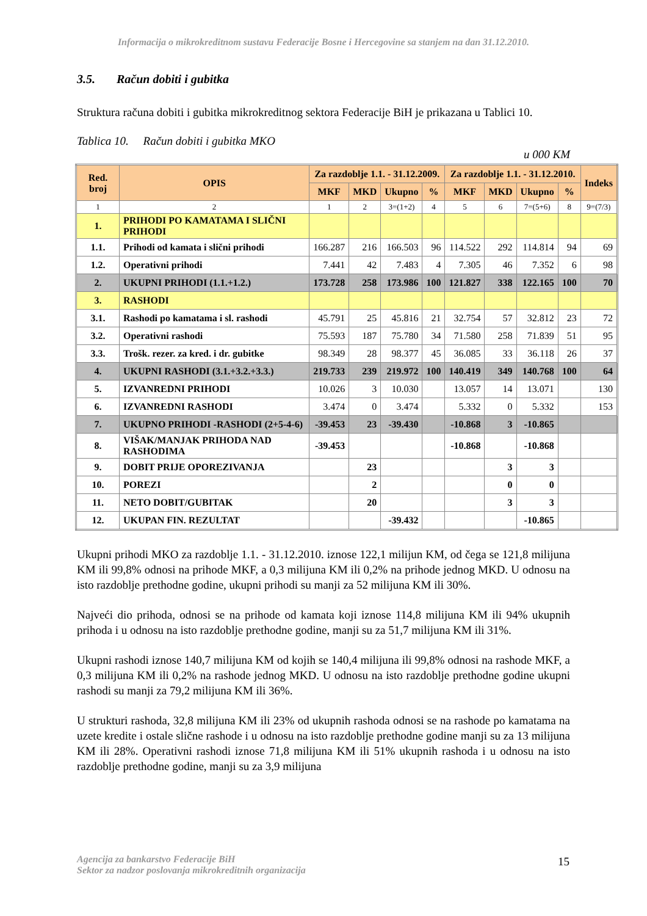Informacija o mikrokreditnom sustavu Federacije Bosne i Hercegovine sa stanjem na dan 31.12.2010.
3.5. Račun dobiti i gubitka
Struktura računa dobiti i gubitka mikrokreditnog sektora Federacije BiH je prikazana u Tablici 10.
Tablica 10. Račun dobiti i gubitka MKO
u 000 KM
| Red. broj | OPIS | Za razdoblje 1.1. - 31.12.2009. | | | | Za razdoblje 1.1. - 31.12.2010. | | | | Indeks |
| --- | --- | --- | --- | --- | --- | --- | --- | --- | --- | --- |
| | | MKF | MKD | Ukupno | % | MKF | MKD | Ukupno | % | |
| 1 | 2 | 1 | 2 | 3=(1+2) | 4 | 5 | 6 | 7=(5+6) | 8 | 9=(7/3) |
| 1. | PRIHODI PO KAMATAMA I SLIČNI PRIHODI | | | | | | | | | |
| 1.1. | Prihodi od kamata i slični prihodi | 166.287 | 216 | 166.503 | 96 | 114.522 | 292 | 114.814 | 94 | 69 |
| 1.2. | Operativni prihodi | 7.441 | 42 | 7.483 | 4 | 7.305 | 46 | 7.352 | 6 | 98 |
| 2. | UKUPNI PRIHODI (1.1.+1.2.) | 173.728 | 258 | 173.986 | 100 | 121.827 | 338 | 122.165 | 100 | 70 |
| 3. | RASHODI | | | | | | | | | |
| 3.1. | Rashodi po kamatama i sl. rashodi | 45.791 | 25 | 45.816 | 21 | 32.754 | 57 | 32.812 | 23 | 72 |
| 3.2. | Operativni rashodi | 75.593 | 187 | 75.780 | 34 | 71.580 | 258 | 71.839 | 51 | 95 |
| 3.3. | Trošk. rezer. za kred. i dr. gubitke | 98.349 | 28 | 98.377 | 45 | 36.085 | 33 | 36.118 | 26 | 37 |
| 4. | UKUPNI RASHODI (3.1.+3.2.+3.3.) | 219.733 | 239 | 219.972 | 100 | 140.419 | 349 | 140.768 | 100 | 64 |
| 5. | IZVANREDNI PRIHODI | 10.026 | 3 | 10.030 | | 13.057 | 14 | 13.071 | | 130 |
| 6. | IZVANREDNI RASHODI | 3.474 | 0 | 3.474 | | 5.332 | 0 | 5.332 | | 153 |
| 7. | UKUPNO PRIHODI -RASHODI (2+5-4-6) | -39.453 | 23 | -39.430 | | -10.868 | 3 | -10.865 | | |
| 8. | VIŠAK/MANJAK PRIHODA NAD RASHODIMA | -39.453 | | | | -10.868 | | -10.868 | | |
| 9. | DOBIT PRIJE OPOREZIVANJA | | 23 | | | | 3 | 3 | | |
| 10. | POREZI | | 2 | | | | 0 | 0 | | |
| 11. | NETO DOBIT/GUBITAK | | 20 | | | | 3 | 3 | | |
| 12. | UKUPAN FIN. REZULTAT | | | -39.432 | | | | -10.865 | | |
Ukupni prihodi MKO za razdoblje 1.1. - 31.12.2010. iznose 122,1 milijun KM, od čega se 121,8 milijuna KM ili 99,8% odnosi na prihode MKF, a 0,3 milijuna KM ili 0,2% na prihode jednog MKD. U odnosu na isto razdoblje prethodne godine, ukupni prihodi su manji za 52 milijuna KM ili 30%.
Najveći dio prihoda, odnosi se na prihode od kamata koji iznose 114,8 milijuna KM ili 94% ukupnih prihoda i u odnosu na isto razdoblje prethodne godine, manji su za 51,7 milijuna KM ili 31%.
Ukupni rashodi iznose 140,7 milijuna KM od kojih se 140,4 milijuna ili 99,8% odnosi na rashode MKF, a 0,3 milijuna KM ili 0,2% na rashode jednog MKD. U odnosu na isto razdoblje prethodne godine ukupni rashodi su manji za 79,2 milijuna KM ili 36%.
U strukturi rashoda, 32,8 milijuna KM ili 23% od ukupnih rashoda odnosi se na rashode po kamatama na uzete kredite i ostale slične rashode i u odnosu na isto razdoblje prethodne godine manji su za 13 milijuna KM ili 28%. Operativni rashodi iznose 71,8 milijuna KM ili 51% ukupnih rashoda i u odnosu na isto razdoblje prethodne godine, manji su za 3,9 milijuna
Agencija za bankarstvo Federacije BiH
Sektor za nadzor poslovanja mikrokreditnih organizacija
15